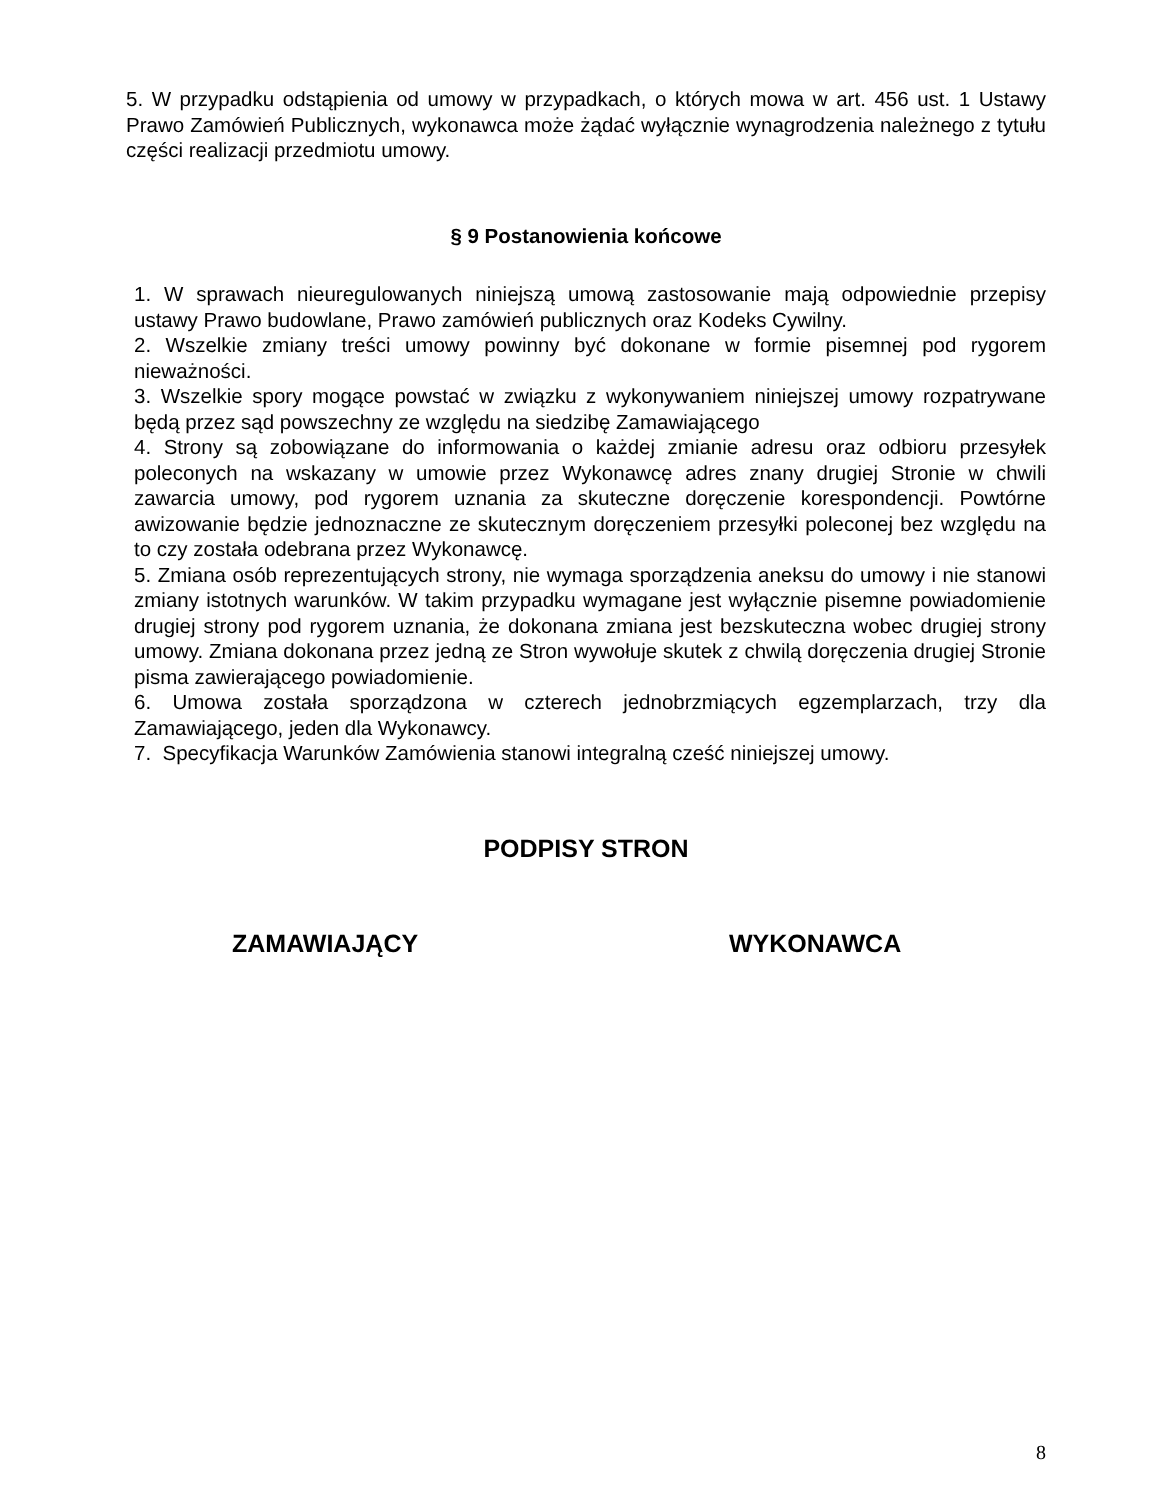5. W przypadku odstąpienia od umowy w przypadkach, o których mowa w art. 456 ust. 1 Ustawy Prawo Zamówień Publicznych, wykonawca może żądać wyłącznie wynagrodzenia należnego z tytułu części realizacji przedmiotu umowy.
§ 9 Postanowienia końcowe
1. W sprawach nieuregulowanych niniejszą umową zastosowanie mają odpowiednie przepisy ustawy Prawo budowlane, Prawo zamówień publicznych oraz Kodeks Cywilny.
2. Wszelkie zmiany treści umowy powinny być dokonane w formie pisemnej pod rygorem nieważności.
3. Wszelkie spory mogące powstać w związku z wykonywaniem niniejszej umowy rozpatrywane będą przez sąd powszechny ze względu na siedzibę Zamawiającego
4. Strony są zobowiązane do informowania o każdej zmianie adresu oraz odbioru przesyłek poleconych na wskazany w umowie przez Wykonawcę adres znany drugiej Stronie w chwili zawarcia umowy, pod rygorem uznania za skuteczne doręczenie korespondencji. Powtórne awizowanie będzie jednoznaczne ze skutecznym doręczeniem przesyłki poleconej bez względu na to czy została odebrana przez Wykonawcę.
5. Zmiana osób reprezentujących strony, nie wymaga sporządzenia aneksu do umowy i nie stanowi zmiany istotnych warunków. W takim przypadku wymagane jest wyłącznie pisemne powiadomienie drugiej strony pod rygorem uznania, że dokonana zmiana jest bezskuteczna wobec drugiej strony umowy. Zmiana dokonana przez jedną ze Stron wywołuje skutek z chwilą doręczenia drugiej Stronie pisma zawierającego powiadomienie.
6. Umowa została sporządzona w czterech jednobrzmiących egzemplarzach, trzy dla Zamawiającego, jeden dla Wykonawcy.
7. Specyfikacja Warunków Zamówienia stanowi integralną cześć niniejszej umowy.
PODPISY STRON
ZAMAWIAJĄCY WYKONAWCA
8